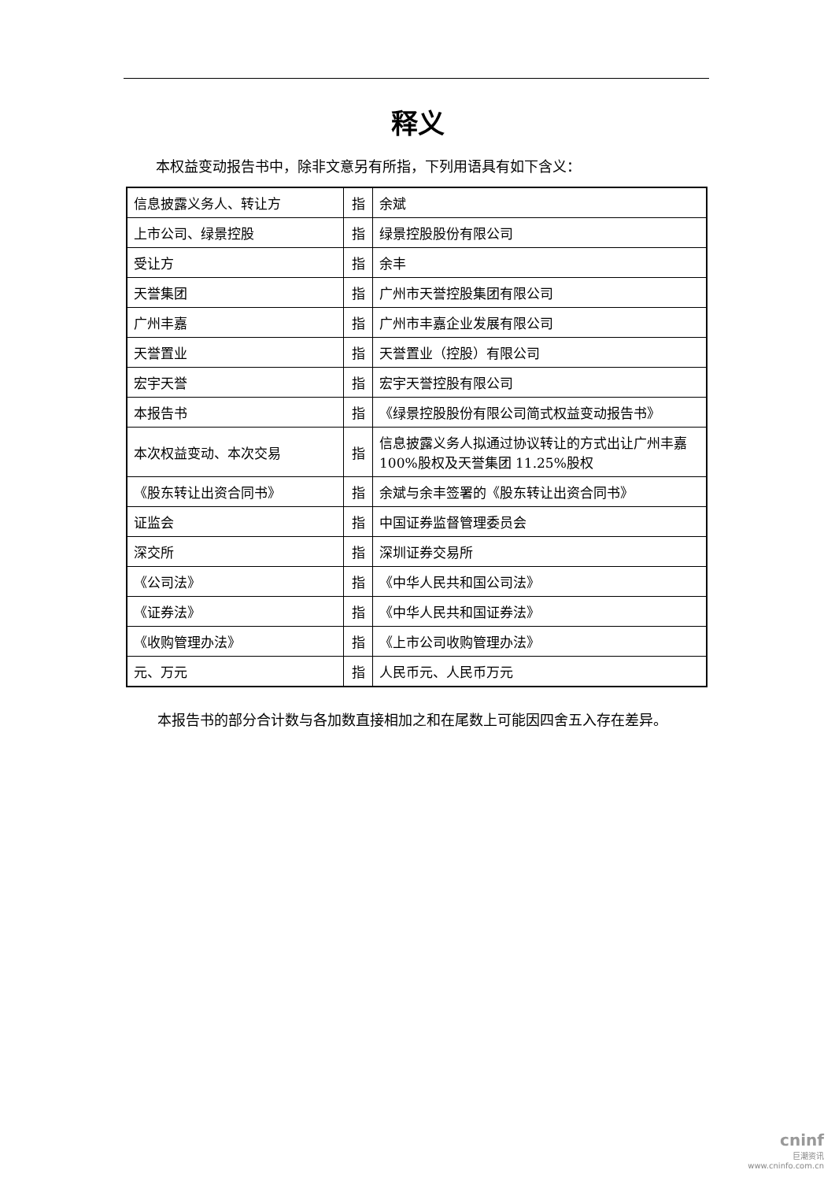释义
本权益变动报告书中，除非文意另有所指，下列用语具有如下含义：
| 信息披露义务人、转让方 | 指 | 余斌 |
| 上市公司、绿景控股 | 指 | 绿景控股股份有限公司 |
| 受让方 | 指 | 余丰 |
| 天誉集团 | 指 | 广州市天誉控股集团有限公司 |
| 广州丰嘉 | 指 | 广州市丰嘉企业发展有限公司 |
| 天誉置业 | 指 | 天誉置业（控股）有限公司 |
| 宏宇天誉 | 指 | 宏宇天誉控股有限公司 |
| 本报告书 | 指 | 《绿景控股股份有限公司简式权益变动报告书》 |
| 本次权益变动、本次交易 | 指 | 信息披露义务人拟通过协议转让的方式出让广州丰嘉 100%股权及天誉集团 11.25%股权 |
| 《股东转让出资合同书》 | 指 | 余斌与余丰签署的《股东转让出资合同书》 |
| 证监会 | 指 | 中国证券监督管理委员会 |
| 深交所 | 指 | 深圳证券交易所 |
| 《公司法》 | 指 | 《中华人民共和国公司法》 |
| 《证券法》 | 指 | 《中华人民共和国证券法》 |
| 《收购管理办法》 | 指 | 《上市公司收购管理办法》 |
| 元、万元 | 指 | 人民币元、人民币万元 |
本报告书的部分合计数与各加数直接相加之和在尾数上可能因四舍五入存在差异。
cninf
巨潮资讯
www.cninfo.com.cn